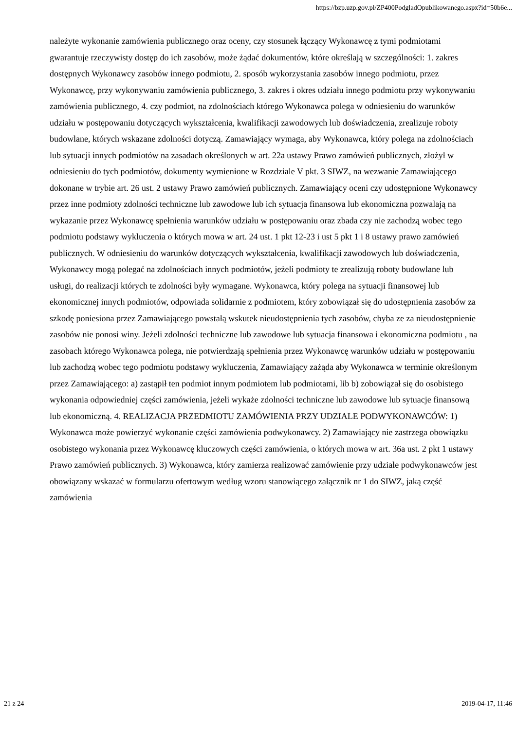https://bzp.uzp.gov.pl/ZP400PodgladOpublikowanego.aspx?id=50b6e...
należyte wykonanie zamówienia publicznego oraz oceny, czy stosunek łączący Wykonawcę z tymi podmiotami gwarantuje rzeczywisty dostęp do ich zasobów, może żądać dokumentów, które określają w szczególności: 1. zakres dostępnych Wykonawcy zasobów innego podmiotu, 2. sposób wykorzystania zasobów innego podmiotu, przez Wykonawcę, przy wykonywaniu zamówienia publicznego, 3. zakres i okres udziału innego podmiotu przy wykonywaniu zamówienia publicznego, 4. czy podmiot, na zdolnościach którego Wykonawca polega w odniesieniu do warunków udziału w postępowaniu dotyczących wykształcenia, kwalifikacji zawodowych lub doświadczenia, zrealizuje roboty budowlane, których wskazane zdolności dotyczą. Zamawiający wymaga, aby Wykonawca, który polega na zdolnościach lub sytuacji innych podmiotów na zasadach określonych w art. 22a ustawy Prawo zamówień publicznych, złożył w odniesieniu do tych podmiotów, dokumenty wymienione w Rozdziale V pkt. 3 SIWZ, na wezwanie Zamawiającego dokonane w trybie art. 26 ust. 2 ustawy Prawo zamówień publicznych. Zamawiający oceni czy udostępnione Wykonawcy przez inne podmioty zdolności techniczne lub zawodowe lub ich sytuacja finansowa lub ekonomiczna pozwalają na wykazanie przez Wykonawcę spełnienia warunków udziału w postępowaniu oraz zbada czy nie zachodzą wobec tego podmiotu podstawy wykluczenia o których mowa w art. 24 ust. 1 pkt 12-23 i ust 5 pkt 1 i 8 ustawy prawo zamówień publicznych. W odniesieniu do warunków dotyczących wykształcenia, kwalifikacji zawodowych lub doświadczenia, Wykonawcy mogą polegać na zdolnościach innych podmiotów, jeżeli podmioty te zrealizują roboty budowlane lub usługi, do realizacji których te zdolności były wymagane. Wykonawca, który polega na sytuacji finansowej lub ekonomicznej innych podmiotów, odpowiada solidarnie z podmiotem, który zobowiązał się do udostępnienia zasobów za szkodę poniesiona przez Zamawiającego powstałą wskutek nieudostępnienia tych zasobów, chyba ze za nieudostępnienie zasobów nie ponosi winy. Jeżeli zdolności techniczne lub zawodowe lub sytuacja finansowa i ekonomiczna podmiotu , na zasobach którego Wykonawca polega, nie potwierdzają spełnienia przez Wykonawcę warunków udziału w postępowaniu lub zachodzą wobec tego podmiotu podstawy wykluczenia, Zamawiający zażąda aby Wykonawca w terminie określonym przez Zamawiającego: a) zastąpił ten podmiot innym podmiotem lub podmiotami, lib b) zobowiązał się do osobistego wykonania odpowiedniej części zamówienia, jeżeli wykaże zdolności techniczne lub zawodowe lub sytuacje finansową lub ekonomiczną. 4. REALIZACJA PRZEDMIOTU ZAMÓWIENIA PRZY UDZIALE PODWYKONAWCÓW: 1) Wykonawca może powierzyć wykonanie części zamówienia podwykonawcy. 2) Zamawiający nie zastrzega obowiązku osobistego wykonania przez Wykonawcę kluczowych części zamówienia, o których mowa w art. 36a ust. 2 pkt 1 ustawy Prawo zamówień publicznych. 3) Wykonawca, który zamierza realizować zamówienie przy udziale podwykonawców jest obowiązany wskazać w formularzu ofertowym według wzoru stanowiącego załącznik nr 1 do SIWZ, jaką część zamówienia
21 z 24 2019-04-17, 11:46